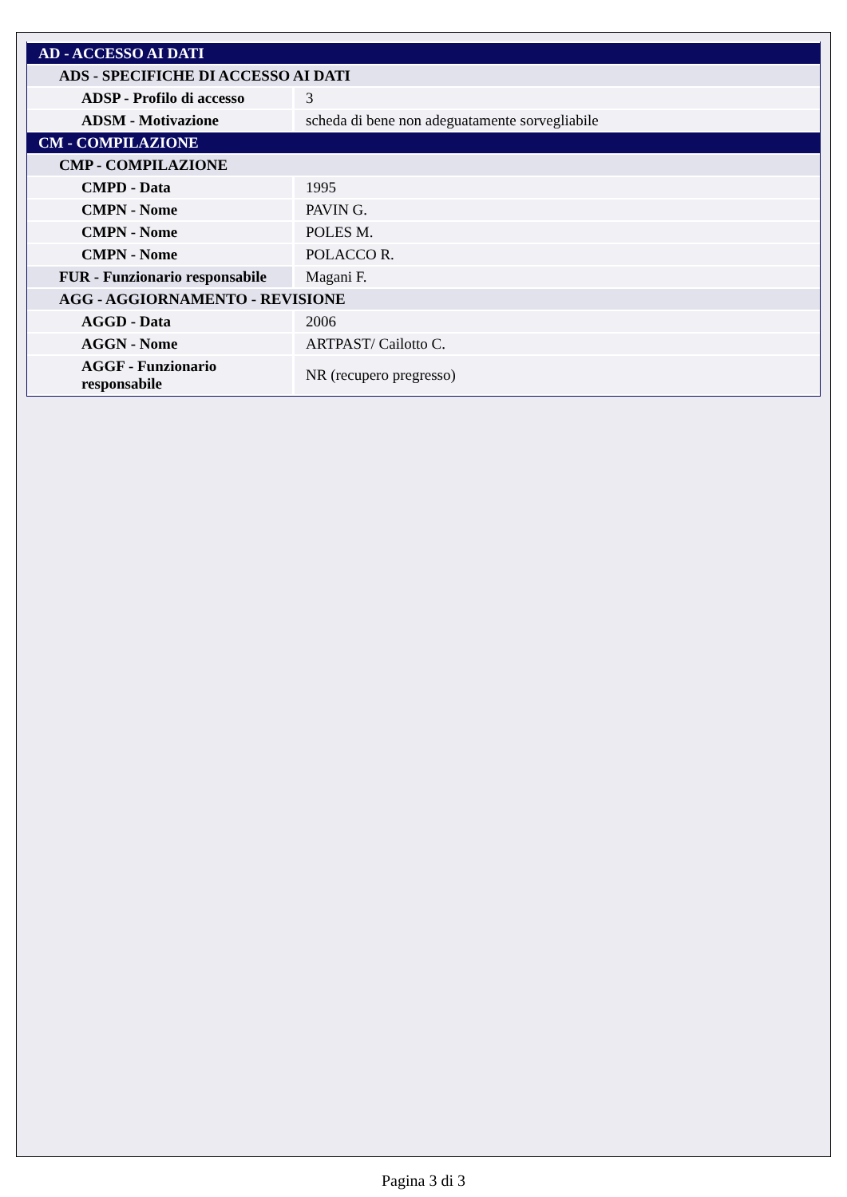| AD - ACCESSO AI DATI | |
| ADS - SPECIFICHE DI ACCESSO AI DATI | |
| ADSP - Profilo di accesso | 3 |
| ADSM - Motivazione | scheda di bene non adeguatamente sorvegliabile |
| CM - COMPILAZIONE | |
| CMP - COMPILAZIONE | |
| CMPD - Data | 1995 |
| CMPN - Nome | PAVIN G. |
| CMPN - Nome | POLES M. |
| CMPN - Nome | POLACCO R. |
| FUR - Funzionario responsabile | Magani F. |
| AGG - AGGIORNAMENTO - REVISIONE | |
| AGGD - Data | 2006 |
| AGGN - Nome | ARTPAST/ Cailotto C. |
| AGGF - Funzionario responsabile | NR (recupero pregresso) |
Pagina 3 di 3